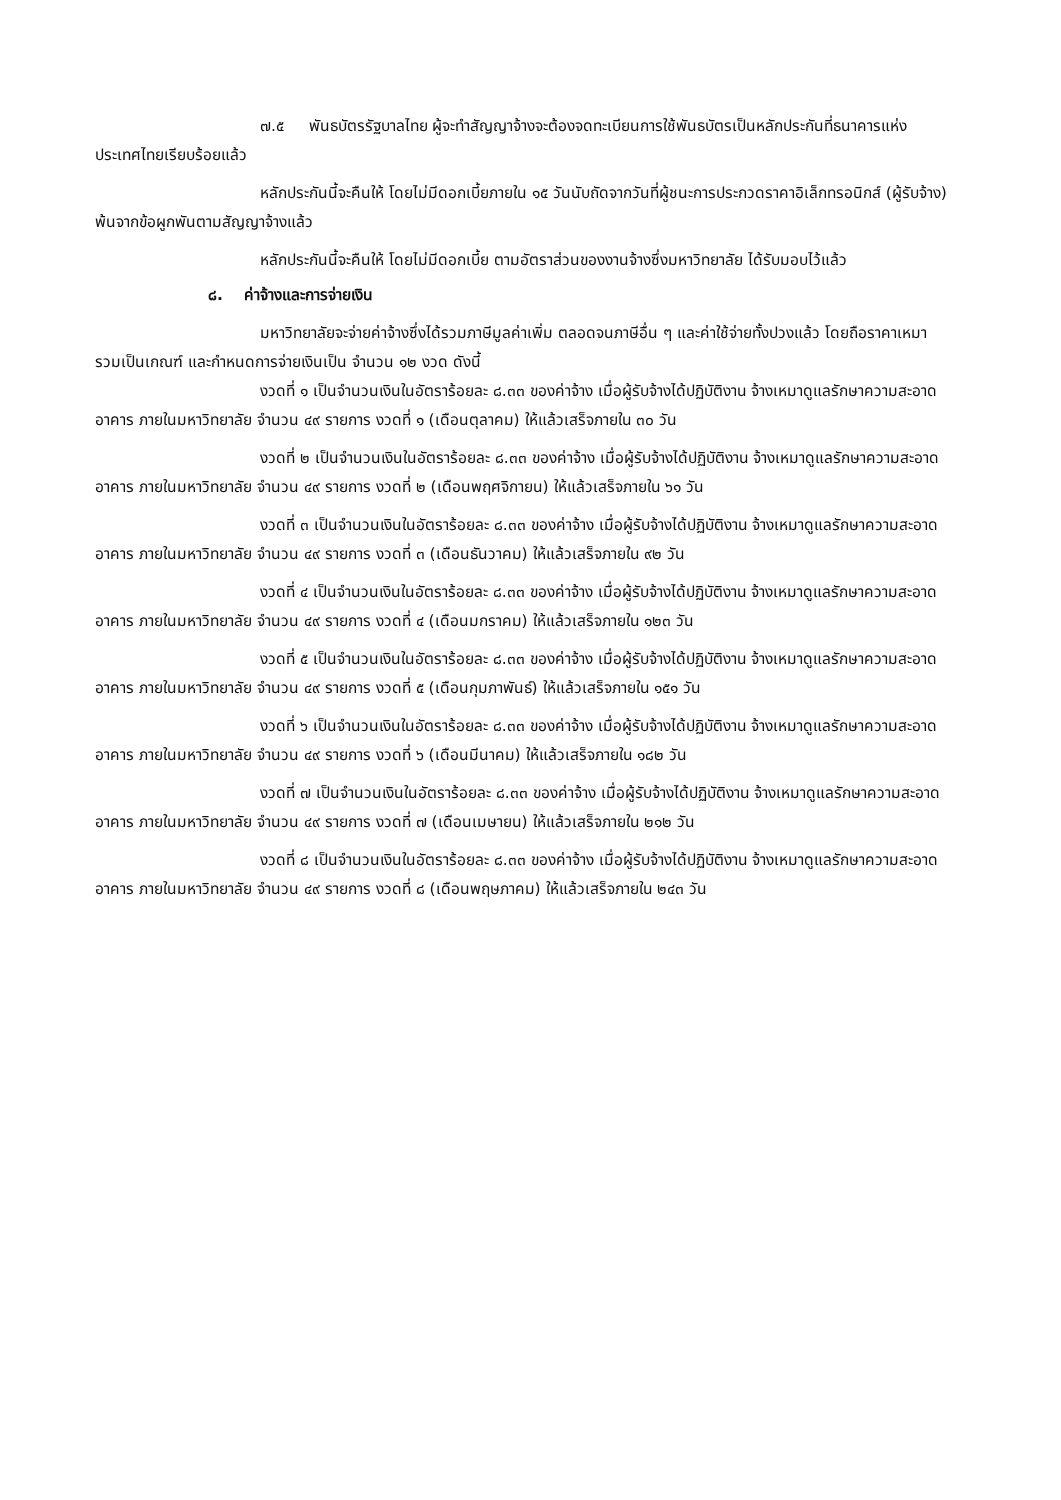๗.๕ พันธบัตรรัฐบาลไทย ผู้จะทำสัญญาจ้างจะต้องจดทะเบียนการใช้พันธบัตรเป็นหลักประกันที่ธนาคารแห่งประเทศไทยเรียบร้อยแล้ว
หลักประกันนี้จะคืนให้ โดยไม่มีดอกเบี้ยภายใน ๑๕ วันนับถัดจากวันที่ผู้ชนะการประกวดราคาอิเล็กทรอนิกส์ (ผู้รับจ้าง) พ้นจากข้อผูกพันตามสัญญาจ้างแล้ว
หลักประกันนี้จะคืนให้ โดยไม่มีดอกเบี้ย ตามอัตราส่วนของงานจ้างซึ่งมหาวิทยาลัย ได้รับมอบไว้แล้ว
๘. ค่าจ้างและการจ่ายเงิน
มหาวิทยาลัยจะจ่ายค่าจ้างซึ่งได้รวมภาษีมูลค่าเพิ่ม ตลอดจนภาษีอื่น ๆ และค่าใช้จ่ายทั้งปวงแล้ว โดยถือราคาเหมารวมเป็นเกณฑ์ และกำหนดการจ่ายเงินเป็น จำนวน ๑๒ งวด ดังนี้
งวดที่ ๑ เป็นจำนวนเงินในอัตราร้อยละ ๘.๓๓ ของค่าจ้าง เมื่อผู้รับจ้างได้ปฏิบัติงาน จ้างเหมาดูแลรักษาความสะอาดอาคาร ภายในมหาวิทยาลัย จำนวน ๔๙ รายการ งวดที่ ๑ (เดือนตุลาคม) ให้แล้วเสร็จภายใน ๓๐ วัน
งวดที่ ๒ เป็นจำนวนเงินในอัตราร้อยละ ๘.๓๓ ของค่าจ้าง เมื่อผู้รับจ้างได้ปฏิบัติงาน จ้างเหมาดูแลรักษาความสะอาดอาคาร ภายในมหาวิทยาลัย จำนวน ๔๙ รายการ งวดที่ ๒ (เดือนพฤศจิกายน) ให้แล้วเสร็จภายใน ๖๑ วัน
งวดที่ ๓ เป็นจำนวนเงินในอัตราร้อยละ ๘.๓๓ ของค่าจ้าง เมื่อผู้รับจ้างได้ปฏิบัติงาน จ้างเหมาดูแลรักษาความสะอาดอาคาร ภายในมหาวิทยาลัย จำนวน ๔๙ รายการ งวดที่ ๓ (เดือนธันวาคม) ให้แล้วเสร็จภายใน ๙๒ วัน
งวดที่ ๔ เป็นจำนวนเงินในอัตราร้อยละ ๘.๓๓ ของค่าจ้าง เมื่อผู้รับจ้างได้ปฏิบัติงาน จ้างเหมาดูแลรักษาความสะอาดอาคาร ภายในมหาวิทยาลัย จำนวน ๔๙ รายการ งวดที่ ๔ (เดือนมกราคม) ให้แล้วเสร็จภายใน ๑๒๓ วัน
งวดที่ ๕ เป็นจำนวนเงินในอัตราร้อยละ ๘.๓๓ ของค่าจ้าง เมื่อผู้รับจ้างได้ปฏิบัติงาน จ้างเหมาดูแลรักษาความสะอาดอาคาร ภายในมหาวิทยาลัย จำนวน ๔๙ รายการ งวดที่ ๕ (เดือนกุมภาพันธ์) ให้แล้วเสร็จภายใน ๑๕๑ วัน
งวดที่ ๖ เป็นจำนวนเงินในอัตราร้อยละ ๘.๓๓ ของค่าจ้าง เมื่อผู้รับจ้างได้ปฏิบัติงาน จ้างเหมาดูแลรักษาความสะอาดอาคาร ภายในมหาวิทยาลัย จำนวน ๔๙ รายการ งวดที่ ๖ (เดือนมีนาคม) ให้แล้วเสร็จภายใน ๑๘๒ วัน
งวดที่ ๗ เป็นจำนวนเงินในอัตราร้อยละ ๘.๓๓ ของค่าจ้าง เมื่อผู้รับจ้างได้ปฏิบัติงาน จ้างเหมาดูแลรักษาความสะอาดอาคาร ภายในมหาวิทยาลัย จำนวน ๔๙ รายการ งวดที่ ๗ (เดือนเมษายน) ให้แล้วเสร็จภายใน ๒๑๒ วัน
งวดที่ ๘ เป็นจำนวนเงินในอัตราร้อยละ ๘.๓๓ ของค่าจ้าง เมื่อผู้รับจ้างได้ปฏิบัติงาน จ้างเหมาดูแลรักษาความสะอาดอาคาร ภายในมหาวิทยาลัย จำนวน ๔๙ รายการ งวดที่ ๘ (เดือนพฤษภาคม) ให้แล้วเสร็จภายใน ๒๔๓ วัน